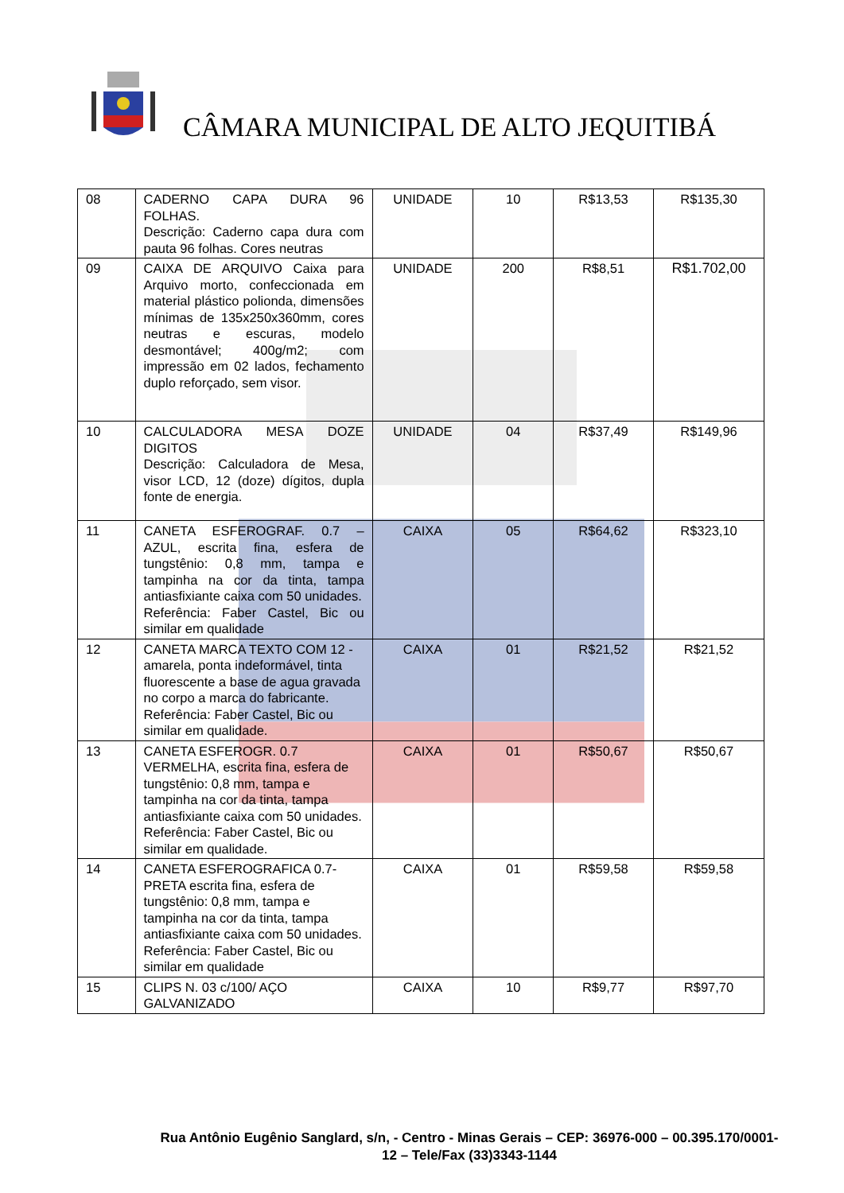CÂMARA MUNICIPAL DE ALTO JEQUITIBÁ
| 08 | CADERNO CAPA DURA 96 FOLHAS. Descrição: Caderno capa dura com pauta 96 folhas. Cores neutras | UNIDADE | 10 | R$13,53 | R$135,30 |
| 09 | CAIXA DE ARQUIVO Caixa para Arquivo morto, confeccionada em material plástico polionda, dimensões mínimas de 135x250x360mm, cores neutras e escuras, modelo desmontável; 400g/m2; com impressão em 02 lados, fechamento duplo reforçado, sem visor. | UNIDADE | 200 | R$8,51 | R$1.702,00 |
| 10 | CALCULADORA MESA DOZE DIGITOS Descrição: Calculadora de Mesa, visor LCD, 12 (doze) dígitos, dupla fonte de energia. | UNIDADE | 04 | R$37,49 | R$149,96 |
| 11 | CANETA ESFEROGRAF. 0.7 – AZUL, escrita fina, esfera de tungstênio: 0,8 mm, tampa e tampinha na cor da tinta, tampa antiasfixiante caixa com 50 unidades. Referência: Faber Castel, Bic ou similar em qualidade | CAIXA | 05 | R$64,62 | R$323,10 |
| 12 | CANETA MARCA TEXTO COM 12 - amarela, ponta indeformável, tinta fluorescente a base de agua gravada no corpo a marca do fabricante. Referência: Faber Castel, Bic ou similar em qualidade. | CAIXA | 01 | R$21,52 | R$21,52 |
| 13 | CANETA ESFEROGR. 0.7 VERMELHA, escrita fina, esfera de tungstênio: 0,8 mm, tampa e tampinha na cor da tinta, tampa antiasfixiante caixa com 50 unidades. Referência: Faber Castel, Bic ou similar em qualidade. | CAIXA | 01 | R$50,67 | R$50,67 |
| 14 | CANETA ESFEROGRAFICA 0.7- PRETA escrita fina, esfera de tungstênio: 0,8 mm, tampa e tampinha na cor da tinta, tampa antiasfixiante caixa com 50 unidades. Referência: Faber Castel, Bic ou similar em qualidade | CAIXA | 01 | R$59,58 | R$59,58 |
| 15 | CLIPS N. 03 c/100/ AÇO GALVANIZADO | CAIXA | 10 | R$9,77 | R$97,70 |
Rua Antônio Eugênio Sanglard, s/n, - Centro - Minas Gerais – CEP: 36976-000 – 00.395.170/0001-12 – Tele/Fax (33)3343-1144